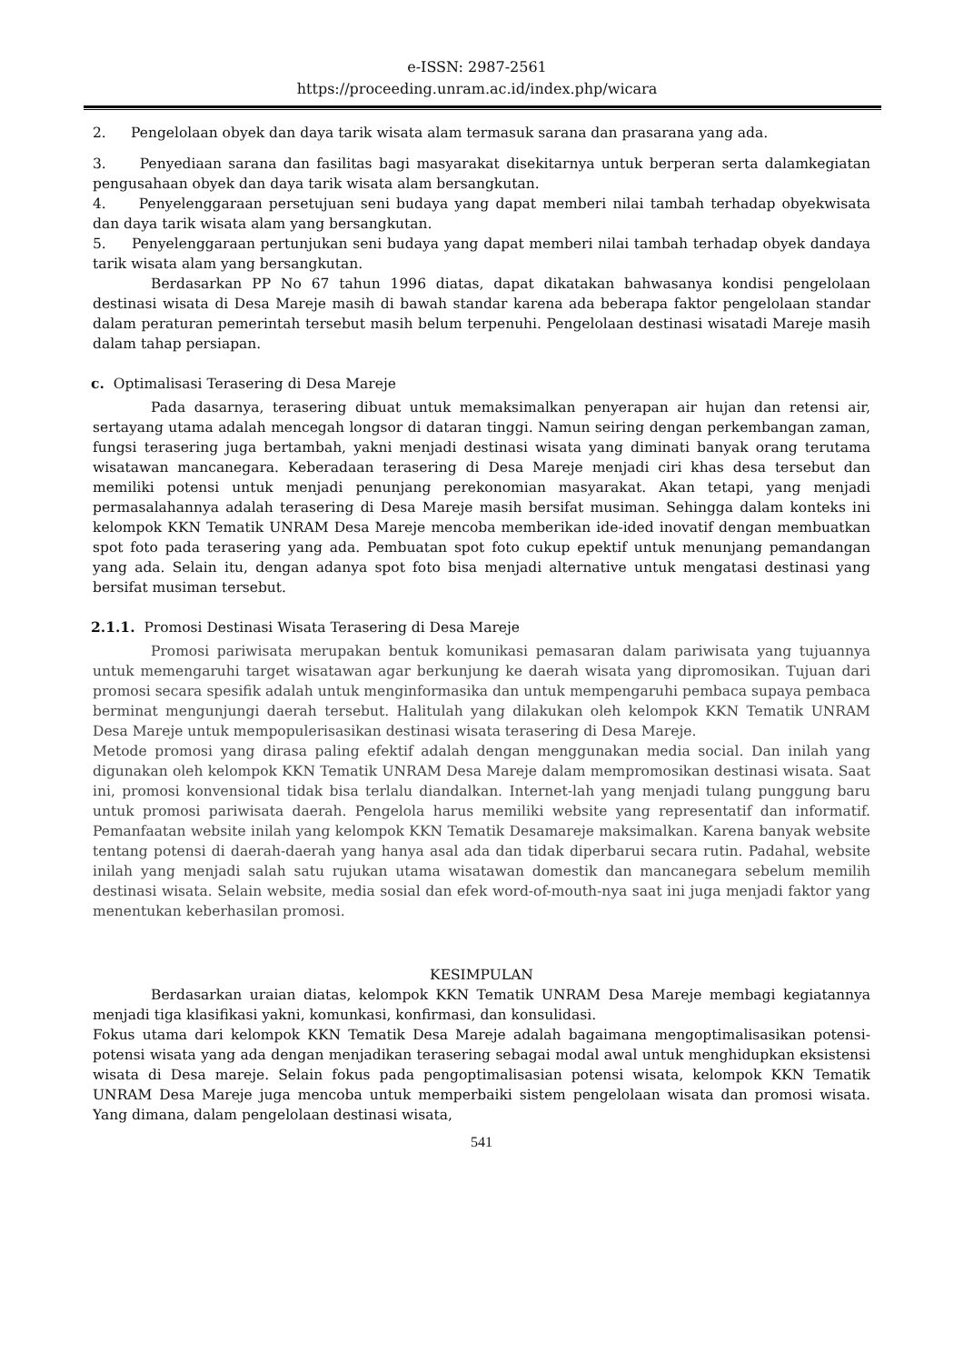e-ISSN: 2987-2561
https://proceeding.unram.ac.id/index.php/wicara
2. Pengelolaan obyek dan daya tarik wisata alam termasuk sarana dan prasarana yang ada.
3. Penyediaan sarana dan fasilitas bagi masyarakat disekitarnya untuk berperan serta dalamkegiatan pengusahaan obyek dan daya tarik wisata alam bersangkutan.
4. Penyelenggaraan persetujuan seni budaya yang dapat memberi nilai tambah terhadap obyekwisata dan daya tarik wisata alam yang bersangkutan.
5. Penyelenggaraan pertunjukan seni budaya yang dapat memberi nilai tambah terhadap obyek dandaya tarik wisata alam yang bersangkutan.
Berdasarkan PP No 67 tahun 1996 diatas, dapat dikatakan bahwasanya kondisi pengelolaan destinasi wisata di Desa Mareje masih di bawah standar karena ada beberapa faktor pengelolaan standar dalam peraturan pemerintah tersebut masih belum terpenuhi. Pengelolaan destinasi wisatadi Mareje masih dalam tahap persiapan.
c. Optimalisasi Terasering di Desa Mareje
Pada dasarnya, terasering dibuat untuk memaksimalkan penyerapan air hujan dan retensi air, sertayang utama adalah mencegah longsor di dataran tinggi. Namun seiring dengan perkembangan zaman, fungsi terasering juga bertambah, yakni menjadi destinasi wisata yang diminati banyak orang terutama wisatawan mancanegara. Keberadaan terasering di Desa Mareje menjadi ciri khas desa tersebut dan memiliki potensi untuk menjadi penunjang perekonomian masyarakat. Akan tetapi, yang menjadi permasalahannya adalah terasering di Desa Mareje masih bersifat musiman. Sehingga dalam konteks ini kelompok KKN Tematik UNRAM Desa Mareje mencoba memberikan ide-ided inovatif dengan membuatkan spot foto pada terasering yang ada. Pembuatan spot foto cukup epektif untuk menunjang pemandangan yang ada. Selain itu, dengan adanya spot foto bisa menjadi alternative untuk mengatasi destinasi yang bersifat musiman tersebut.
2.1.1. Promosi Destinasi Wisata Terasering di Desa Mareje
Promosi pariwisata merupakan bentuk komunikasi pemasaran dalam pariwisata yang tujuannya untuk memengaruhi target wisatawan agar berkunjung ke daerah wisata yang dipromosikan. Tujuan dari promosi secara spesifik adalah untuk menginformasika dan untuk mempengaruhi pembaca supaya pembaca berminat mengunjungi daerah tersebut. Halitulah yang dilakukan oleh kelompok KKN Tematik UNRAM Desa Mareje untuk mempopulerisasikan destinasi wisata terasering di Desa Mareje.
Metode promosi yang dirasa paling efektif adalah dengan menggunakan media social. Dan inilah yang digunakan oleh kelompok KKN Tematik UNRAM Desa Mareje dalam mempromosikan destinasi wisata. Saat ini, promosi konvensional tidak bisa terlalu diandalkan. Internet-lah yang menjadi tulang punggung baru untuk promosi pariwisata daerah. Pengelola harus memiliki website yang representatif dan informatif. Pemanfaatan website inilah yang kelompok KKN Tematik Desamareje maksimalkan. Karena banyak website tentang potensi di daerah-daerah yang hanya asal ada dan tidak diperbarui secara rutin. Padahal, website inilah yang menjadi salah satu rujukan utama wisatawan domestik dan mancanegara sebelum memilih destinasi wisata. Selain website, media sosial dan efek word-of-mouth-nya saat ini juga menjadi faktor yang menentukan keberhasilan promosi.
KESIMPULAN
Berdasarkan uraian diatas, kelompok KKN Tematik UNRAM Desa Mareje membagi kegiatannya menjadi tiga klasifikasi yakni, komunkasi, konfirmasi, dan konsulidasi.
Fokus utama dari kelompok KKN Tematik Desa Mareje adalah bagaimana mengoptimalisasikan potensi-potensi wisata yang ada dengan menjadikan terasering sebagai modal awal untuk menghidupkan eksistensi wisata di Desa mareje. Selain fokus pada pengoptimalisasian potensi wisata, kelompok KKN Tematik UNRAM Desa Mareje juga mencoba untuk memperbaiki sistem pengelolaan wisata dan promosi wisata. Yang dimana, dalam pengelolaan destinasi wisata,
541